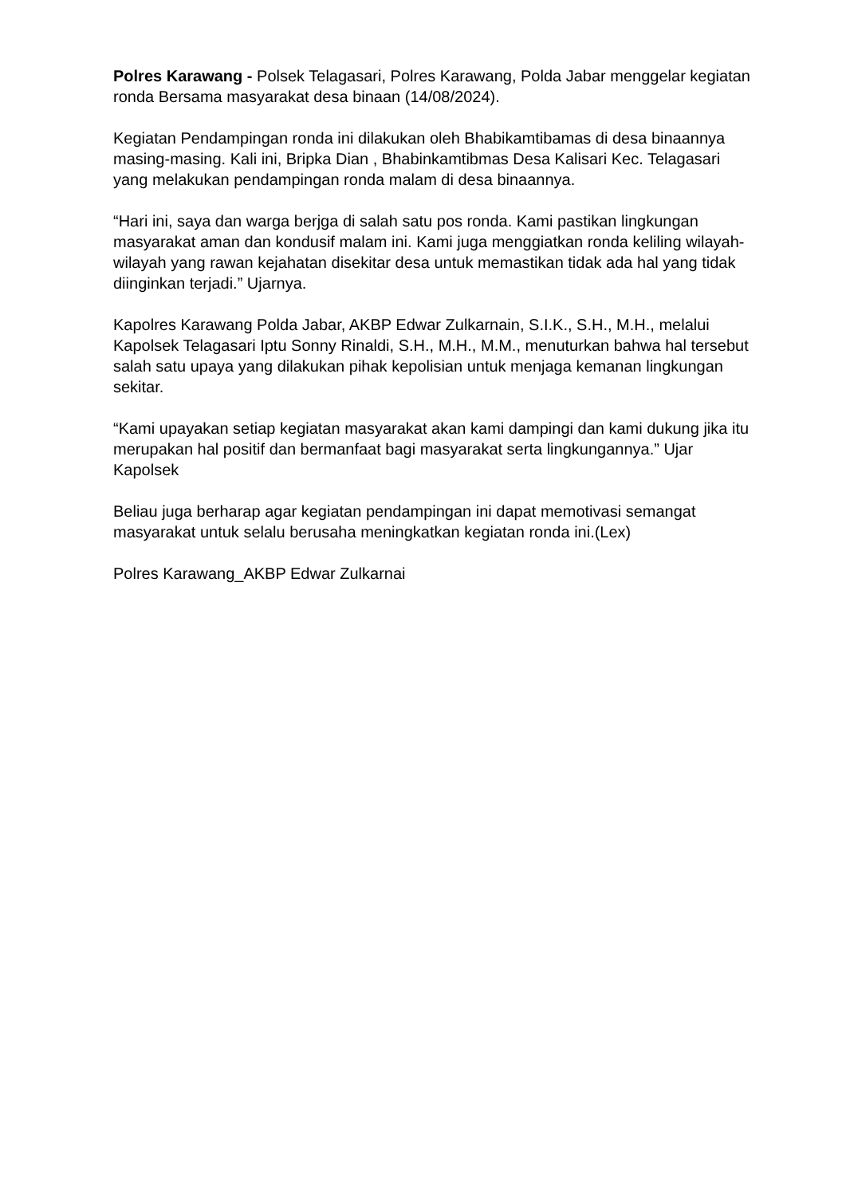Polres Karawang - Polsek Telagasari, Polres Karawang, Polda Jabar menggelar kegiatan ronda Bersama masyarakat desa binaan (14/08/2024).
Kegiatan Pendampingan ronda ini dilakukan oleh Bhabikamtibamas di desa binaannya masing-masing. Kali ini, Bripka Dian , Bhabinkamtibmas Desa Kalisari Kec. Telagasari yang melakukan pendampingan ronda malam di desa binaannya.
“Hari ini, saya dan warga berjga di salah satu pos ronda. Kami pastikan lingkungan masyarakat aman dan kondusif malam ini. Kami juga menggiatkan ronda keliling wilayah-wilayah yang rawan kejahatan disekitar desa untuk memastikan tidak ada hal yang tidak diinginkan terjadi.” Ujarnya.
Kapolres Karawang Polda Jabar, AKBP Edwar Zulkarnain, S.I.K., S.H., M.H., melalui Kapolsek Telagasari Iptu Sonny Rinaldi, S.H., M.H., M.M., menuturkan bahwa hal tersebut salah satu upaya yang dilakukan pihak kepolisian untuk menjaga kemanan lingkungan sekitar.
“Kami upayakan setiap kegiatan masyarakat akan kami dampingi dan kami dukung jika itu merupakan hal positif dan bermanfaat bagi masyarakat serta lingkungannya.” Ujar Kapolsek
Beliau juga berharap agar kegiatan pendampingan ini dapat memotivasi semangat masyarakat untuk selalu berusaha meningkatkan kegiatan ronda ini.(Lex)
Polres Karawang_AKBP Edwar Zulkarnai